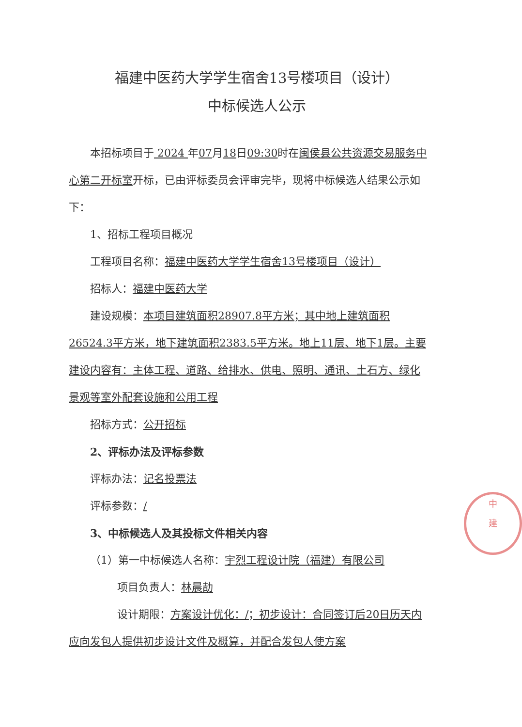福建中医药大学学生宿舍13号楼项目（设计）
中标候选人公示
本招标项目于 2024 年07月18日09:30时在闽侯县公共资源交易服务中心第二开标室开标，已由评标委员会评审完毕，现将中标候选人结果公示如下：
1、招标工程项目概况
工程项目名称：福建中医药大学学生宿舍13号楼项目（设计）
招标人：福建中医药大学
建设规模：本项目建筑面积28907.8平方米；其中地上建筑面积26524.3平方米，地下建筑面积2383.5平方米。地上11层、地下1层。主要建设内容有：主体工程、道路、给排水、供电、照明、通讯、土石方、绿化景观等室外配套设施和公用工程
招标方式：公开招标
2、评标办法及评标参数
评标办法：记名投票法
评标参数：/
3、中标候选人及其投标文件相关内容
（1）第一中标候选人名称：宇烈工程设计院（福建）有限公司
项目负责人：林晨劼
设计期限：方案设计优化：/；初步设计：合同签订后20日历天内应向发包人提供初步设计文件及概算，并配合发包人使方案
中
建